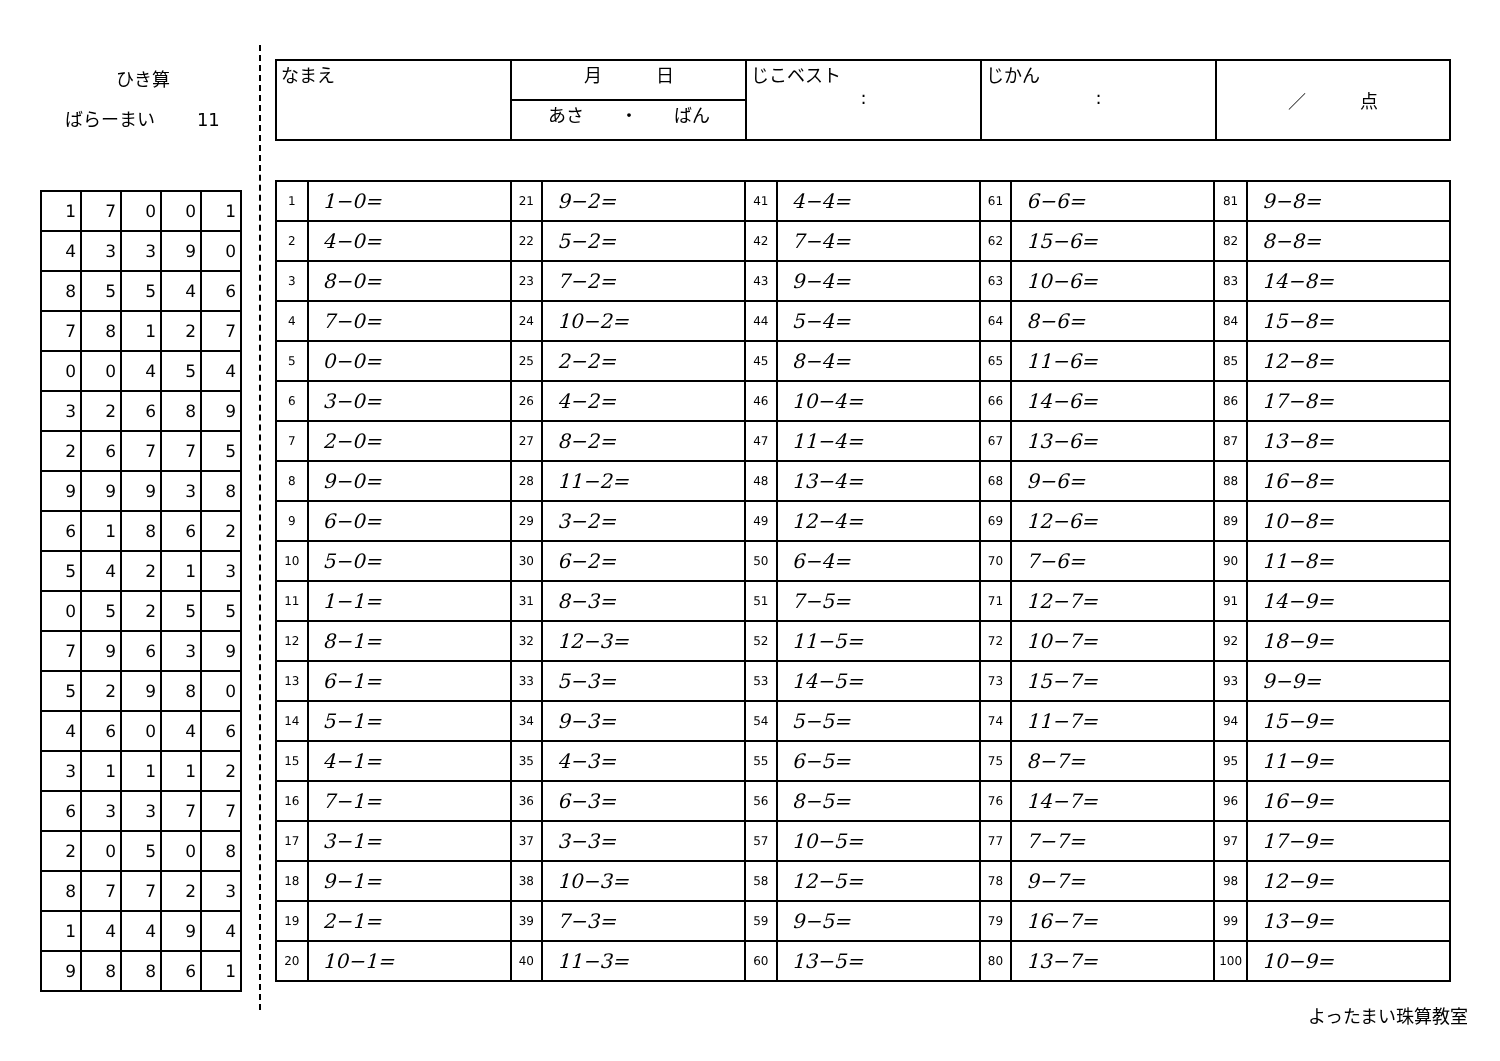ひき算
ばらーまい　　 11
| 1 | 7 | 0 | 0 | 1 |
| 4 | 3 | 3 | 9 | 0 |
| 8 | 5 | 5 | 4 | 6 |
| 7 | 8 | 1 | 2 | 7 |
| 0 | 0 | 4 | 5 | 4 |
| 3 | 2 | 6 | 8 | 9 |
| 2 | 6 | 7 | 7 | 5 |
| 9 | 9 | 9 | 3 | 8 |
| 6 | 1 | 8 | 6 | 2 |
| 5 | 4 | 2 | 1 | 3 |
| 0 | 5 | 2 | 5 | 5 |
| 7 | 9 | 6 | 3 | 9 |
| 5 | 2 | 9 | 8 | 0 |
| 4 | 6 | 0 | 4 | 6 |
| 3 | 1 | 1 | 1 | 2 |
| 6 | 3 | 3 | 7 | 7 |
| 2 | 0 | 5 | 0 | 8 |
| 8 | 7 | 7 | 2 | 3 |
| 1 | 4 | 4 | 9 | 4 |
| 9 | 8 | 8 | 6 | 1 |
| なまえ | 月 日 | じこベスト : | じかん : | ／ 点 |
| | あさ ・ ばん | | | |
| 1 | 1−0= | 21 | 9−2= | 41 | 4−4= | 61 | 6−6= | 81 | 9−8= |
| 2 | 4−0= | 22 | 5−2= | 42 | 7−4= | 62 | 15−6= | 82 | 8−8= |
| 3 | 8−0= | 23 | 7−2= | 43 | 9−4= | 63 | 10−6= | 83 | 14−8= |
| 4 | 7−0= | 24 | 10−2= | 44 | 5−4= | 64 | 8−6= | 84 | 15−8= |
| 5 | 0−0= | 25 | 2−2= | 45 | 8−4= | 65 | 11−6= | 85 | 12−8= |
| 6 | 3−0= | 26 | 4−2= | 46 | 10−4= | 66 | 14−6= | 86 | 17−8= |
| 7 | 2−0= | 27 | 8−2= | 47 | 11−4= | 67 | 13−6= | 87 | 13−8= |
| 8 | 9−0= | 28 | 11−2= | 48 | 13−4= | 68 | 9−6= | 88 | 16−8= |
| 9 | 6−0= | 29 | 3−2= | 49 | 12−4= | 69 | 12−6= | 89 | 10−8= |
| 10 | 5−0= | 30 | 6−2= | 50 | 6−4= | 70 | 7−6= | 90 | 11−8= |
| 11 | 1−1= | 31 | 8−3= | 51 | 7−5= | 71 | 12−7= | 91 | 14−9= |
| 12 | 8−1= | 32 | 12−3= | 52 | 11−5= | 72 | 10−7= | 92 | 18−9= |
| 13 | 6−1= | 33 | 5−3= | 53 | 14−5= | 73 | 15−7= | 93 | 9−9= |
| 14 | 5−1= | 34 | 9−3= | 54 | 5−5= | 74 | 11−7= | 94 | 15−9= |
| 15 | 4−1= | 35 | 4−3= | 55 | 6−5= | 75 | 8−7= | 95 | 11−9= |
| 16 | 7−1= | 36 | 6−3= | 56 | 8−5= | 76 | 14−7= | 96 | 16−9= |
| 17 | 3−1= | 37 | 3−3= | 57 | 10−5= | 77 | 7−7= | 97 | 17−9= |
| 18 | 9−1= | 38 | 10−3= | 58 | 12−5= | 78 | 9−7= | 98 | 12−9= |
| 19 | 2−1= | 39 | 7−3= | 59 | 9−5= | 79 | 16−7= | 99 | 13−9= |
| 20 | 10−1= | 40 | 11−3= | 60 | 13−5= | 80 | 13−7= | 100 | 10−9= |
よったまい珠算教室